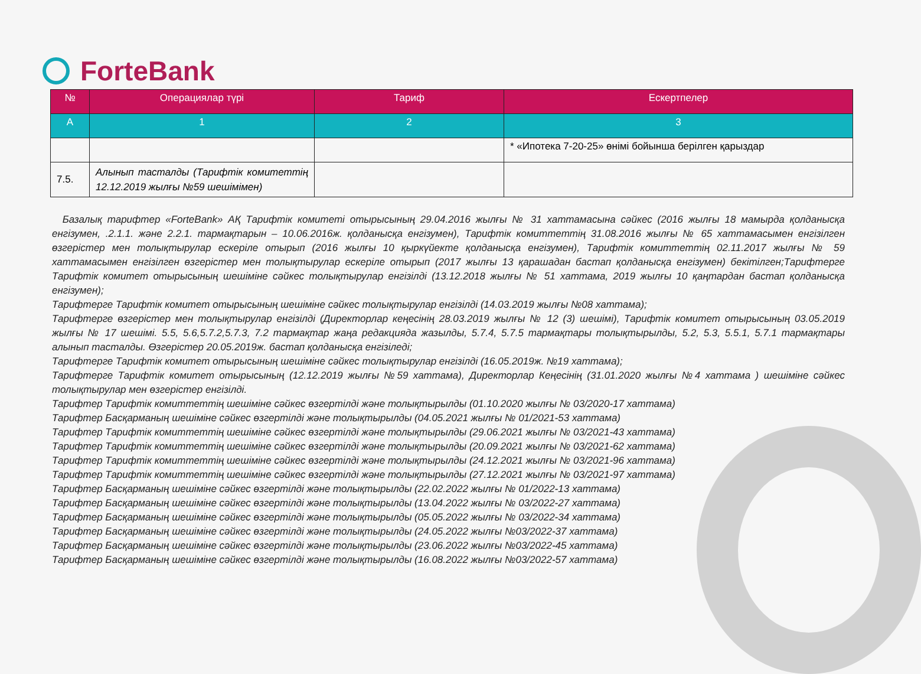ForteBank
| № | Операциялар түрі | Тариф | Ескертпелер |
| --- | --- | --- | --- |
| А | 1 | 2 | 3 |
| | | | * «Ипотека 7-20-25» өнімі бойынша берілген қарыздар |
| 7.5. | Алынып тасталды (Тарифтік комитеттің 12.12.2019 жылғы №59 шешімімен) | | |
Базалық тарифтер «ForteBank» АҚ Тарифтік комитеті отырысының 29.04.2016 жылғы № 31 хаттамасына сәйкес (2016 жылғы 18 мамырда қолданысқа енгізумен, .2.1.1. және 2.2.1. тармақтарын – 10.06.2016ж. қолданысқа енгізумен), Тарифтік комиттеттің 31.08.2016 жылғы № 65 хаттамасымен енгізілген өзгерістер мен толықтырулар ескеріле отырып (2016 жылғы 10 қыркүйекте қолданысқа енгізумен), Тарифтік комиттеттің 02.11.2017 жылғы № 59 хаттамасымен енгізілген өзгерістер мен толықтырулар ескеріле отырып (2017 жылғы 13 қарашадан бастап қолданысқа енгізумен) бекітілген;Тарифтерге Тарифтік комитет отырысының шешіміне сәйкес толықтырулар енгізілді (13.12.2018 жылғы № 51 хаттама, 2019 жылғы 10 қаңтардан бастап қолданысқа енгізумен);
Тарифтерге Тарифтік комитет отырысының шешіміне сәйкес толықтырулар енгізілді (14.03.2019 жылғы №08 хаттама);
Тарифтерге өзгерістер мен толықтырулар енгізілді (Директорлар кеңесінің 28.03.2019 жылғы № 12 (3) шешімі), Тарифтік комитет отырысының 03.05.2019 жылғы № 17 шешімі. 5.5, 5.6,5.7.2,5.7.3, 7.2 тармақтар жаңа редакцияда жазылды, 5.7.4, 5.7.5 тармақтары толықтырылды, 5.2, 5.3, 5.5.1, 5.7.1 тармақтары алынып тасталды. Өзгерістер 20.05.2019ж. бастап қолданысқа енгізіледі;
Тарифтерге Тарифтік комитет отырысының шешіміне сәйкес толықтырулар енгізілді (16.05.2019ж. №19 хаттама);
Тарифтерге Тарифтік комитет отырысының (12.12.2019 жылғы №59 хаттама), Директорлар Кеңесінің (31.01.2020 жылғы №4 хаттама ) шешіміне сәйкес толықтырулар мен өзгерістер енгізілді.
Тарифтер Тарифтік комиттеттің шешіміне сәйкес өзгертілді және толықтырылды (01.10.2020 жылғы № 03/2020-17 хаттама)
Тарифтер Басқарманың шешіміне сәйкес өзгертілді және толықтырылды (04.05.2021 жылғы № 01/2021-53 хаттама)
Тарифтер Тарифтік комиттеттің шешіміне сәйкес өзгертілді және толықтырылды (29.06.2021 жылғы № 03/2021-43 хаттама)
Тарифтер Тарифтік комиттеттің шешіміне сәйкес өзгертілді және толықтырылды (20.09.2021 жылғы № 03/2021-62 хаттама)
Тарифтер Тарифтік комиттеттің шешіміне сәйкес өзгертілді және толықтырылды (24.12.2021 жылғы № 03/2021-96 хаттама)
Тарифтер Тарифтік комиттеттің шешіміне сәйкес өзгертілді және толықтырылды (27.12.2021 жылғы № 03/2021-97 хаттама)
Тарифтер Басқарманың шешіміне сәйкес өзгертілді және толықтырылды (22.02.2022 жылғы № 01/2022-13 хаттама)
Тарифтер Басқарманың шешіміне сәйкес өзгертілді және толықтырылды (13.04.2022 жылғы № 03/2022-27 хаттама)
Тарифтер Басқарманың шешіміне сәйкес өзгертілді және толықтырылды (05.05.2022 жылғы № 03/2022-34 хаттама)
Тарифтер Басқарманың шешіміне сәйкес өзгертілді және толықтырылды (24.05.2022 жылғы №03/2022-37 хаттама)
Тарифтер Басқарманың шешіміне сәйкес өзгертілді және толықтырылды (23.06.2022 жылғы №03/2022-45 хаттама)
Тарифтер Басқарманың шешіміне сәйкес өзгертілді және толықтырылды (16.08.2022 жылғы №03/2022-57 хаттама)